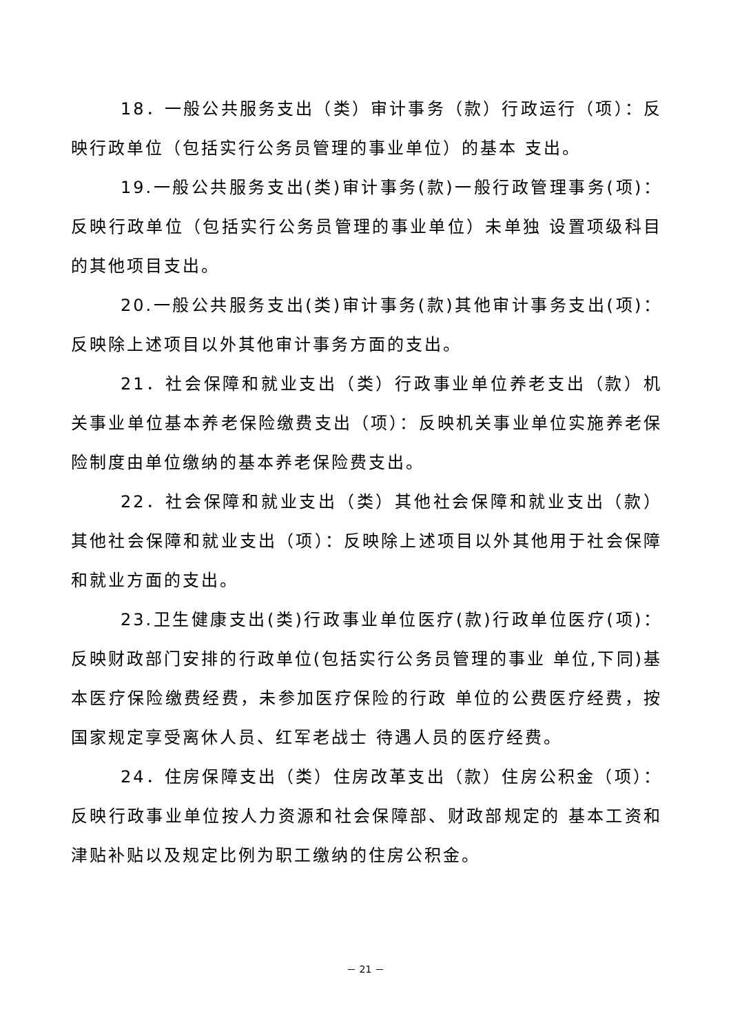18．一般公共服务支出（类）审计事务（款）行政运行（项）：反映行政单位（包括实行公务员管理的事业单位）的基本 支出。
19.一般公共服务支出(类)审计事务(款)一般行政管理事务(项)：反映行政单位（包括实行公务员管理的事业单位）未单独 设置项级科目的其他项目支出。
20.一般公共服务支出(类)审计事务(款)其他审计事务支出(项)：反映除上述项目以外其他审计事务方面的支出。
21．社会保障和就业支出（类）行政事业单位养老支出（款）机关事业单位基本养老保险缴费支出（项）：反映机关事业单位实施养老保险制度由单位缴纳的基本养老保险费支出。
22．社会保障和就业支出（类）其他社会保障和就业支出（款）其他社会保障和就业支出（项）：反映除上述项目以外其他用于社会保障和就业方面的支出。
23.卫生健康支出(类)行政事业单位医疗(款)行政单位医疗(项)：反映财政部门安排的行政单位(包括实行公务员管理的事业 单位,下同)基本医疗保险缴费经费，未参加医疗保险的行政 单位的公费医疗经费，按国家规定享受离休人员、红军老战士 待遇人员的医疗经费。
24．住房保障支出（类）住房改革支出（款）住房公积金（项）：反映行政事业单位按人力资源和社会保障部、财政部规定的 基本工资和津贴补贴以及规定比例为职工缴纳的住房公积金。
－ 21 －